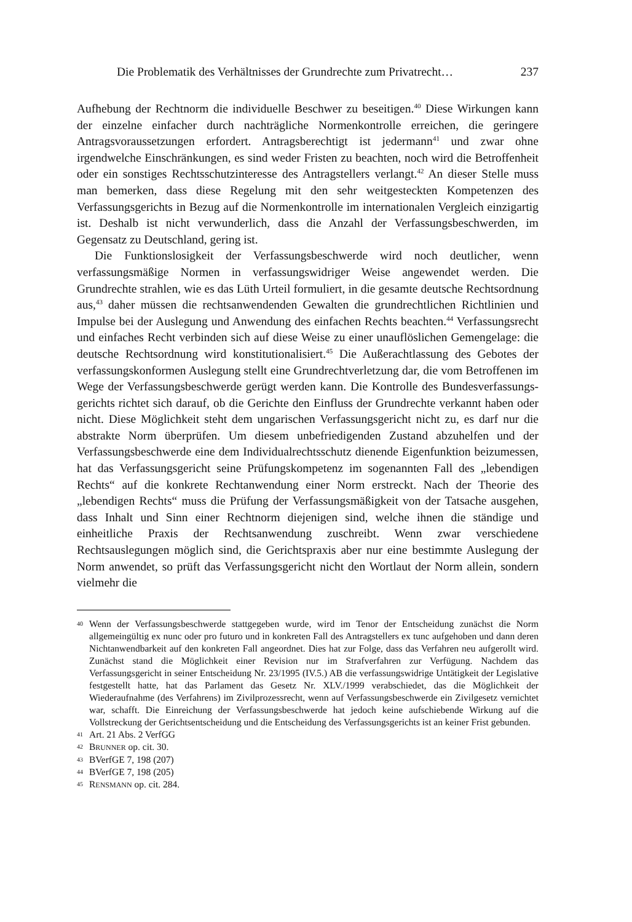Die Problematik des Verhältnisses der Grundrechte zum Privatrecht… 237
Aufhebung der Rechtnorm die individuelle Beschwer zu beseitigen.<sup>40</sup> Diese Wirkungen kann der einzelne einfacher durch nachträgliche Normenkontrolle erreichen, die geringere Antragsvoraussetzungen erfordert. Antragsberechtigt ist jedermann<sup>41</sup> und zwar ohne irgendwelche Einschränkungen, es sind weder Fristen zu beachten, noch wird die Betroffenheit oder ein sonstiges Rechtsschutzinteresse des Antragstellers verlangt.<sup>42</sup> An dieser Stelle muss man bemerken, dass diese Regelung mit den sehr weitgesteckten Kompetenzen des Verfassungsgerichts in Bezug auf die Normenkontrolle im internationalen Vergleich einzigartig ist. Deshalb ist nicht verwunderlich, dass die Anzahl der Verfassungsbeschwerden, im Gegensatz zu Deutschland, gering ist.
Die Funktionslosigkeit der Verfassungsbeschwerde wird noch deutlicher, wenn verfassungsmäßige Normen in verfassungswidriger Weise angewendet werden. Die Grundrechte strahlen, wie es das Lüth Urteil formuliert, in die gesamte deutsche Rechtsordnung aus,<sup>43</sup> daher müssen die rechtsanwendenden Gewalten die grundrechtlichen Richtlinien und Impulse bei der Auslegung und Anwendung des einfachen Rechts beachten.<sup>44</sup> Verfassungsrecht und einfaches Recht verbinden sich auf diese Weise zu einer unauflöslichen Gemengelage: die deutsche Rechtsordnung wird konstitutionalisiert.<sup>45</sup> Die Außerachtlassung des Gebotes der verfassungskonformen Auslegung stellt eine Grundrechtverletzung dar, die vom Betroffenen im Wege der Verfassungsbeschwerde gerügt werden kann. Die Kontrolle des Bundesverfassungs­gerichts richtet sich darauf, ob die Gerichte den Einfluss der Grundrechte verkannt haben oder nicht. Diese Möglichkeit steht dem ungarischen Verfassungsgericht nicht zu, es darf nur die abstrakte Norm überprüfen. Um diesem unbefriedigenden Zustand abzuhelfen und der Verfassungsbeschwerde eine dem Individualrechtsschutz dienende Eigenfunktion beizumessen, hat das Verfassungsgericht seine Prüfungskompetenz im sogenannten Fall des „lebendigen Rechts“ auf die konkrete Rechtanwendung einer Norm erstreckt. Nach der Theorie des „lebendigen Rechts“ muss die Prüfung der Verfassungsmäßigkeit von der Tatsache ausgehen, dass Inhalt und Sinn einer Rechtnorm diejenigen sind, welche ihnen die ständige und einheitliche Praxis der Rechtsanwendung zuschreibt. Wenn zwar verschiedene Rechtsauslegungen möglich sind, die Gerichtspraxis aber nur eine bestimmte Auslegung der Norm anwendet, so prüft das Verfassungsgericht nicht den Wortlaut der Norm allein, sondern vielmehr die
40 Wenn der Verfassungsbeschwerde stattgegeben wurde, wird im Tenor der Entscheidung zunächst die Norm allgemeingültig ex nunc oder pro futuro und in konkreten Fall des Antragstellers ex tunc aufge­hoben und dann deren Nichtanwendbarkeit auf den konkreten Fall angeordnet. Dies hat zur Folge, dass das Verfahren neu aufgerollt wird. Zunächst stand die Möglichkeit einer Revision nur im Strafverfahren zur Verfügung. Nachdem das Verfassungsgericht in seiner Entscheidung Nr. 23/1995 (IV.5.) AB die ver­fassungswidrige Untätigkeit der Legislative festgestellt hatte, hat das Parlament das Gesetz Nr. XLV./1999 verabschiedet, das die Möglichkeit der Wiederaufnahme (des Verfahrens) im Zivilprozessrecht, wenn auf Verfassungsbeschwerde ein Zivilgesetz vernichtet war, schafft. Die Einreichung der Verfassungsbeschwerde hat jedoch keine aufschiebende Wirkung auf die Vollstreckung der Gerichtsentscheidung und die Entscheidung des Verfassungsgerichts ist an keiner Frist gebunden.
41 Art. 21 Abs. 2 VerfGG
42 BRUNNER op. cit. 30.
43 BVerfGE 7, 198 (207)
44 BVerfGE 7, 198 (205)
45 RENSMANN op. cit. 284.